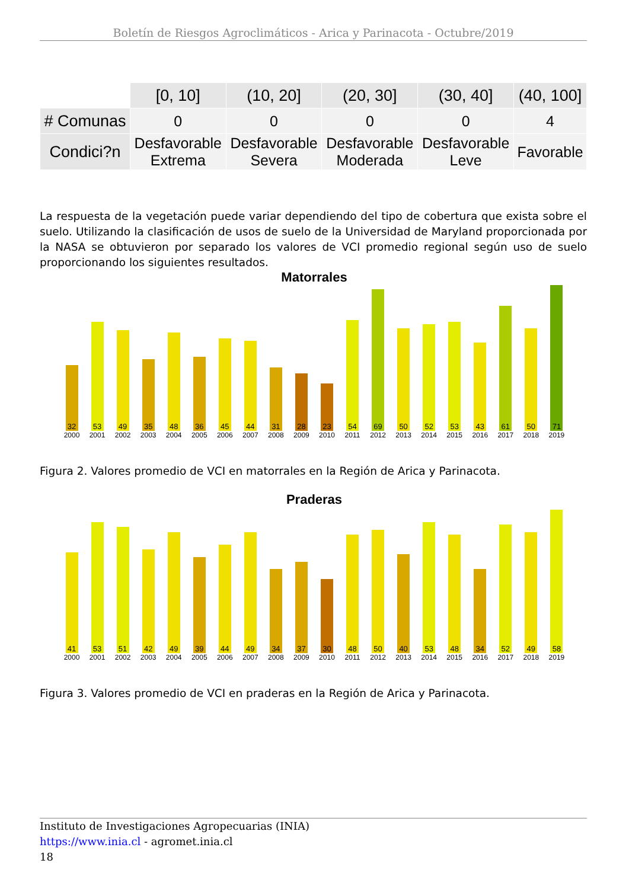Boletín de Riesgos Agroclimáticos - Arica y Parinacota - Octubre/2019
| | [0, 10] | (10, 20] | (20, 30] | (30, 40] | (40, 100] |
| --- | --- | --- | --- | --- | --- |
| # Comunas | 0 | 0 | 0 | 0 | 4 |
| Condici?n | Desfavorable Extrema | Desfavorable Severa | Desfavorable Moderada | Desfavorable Leve | Favorable |
La respuesta de la vegetación puede variar dependiendo del tipo de cobertura que exista sobre el suelo. Utilizando la clasificación de usos de suelo de la Universidad de Maryland proporcionada por la NASA se obtuvieron por separado los valores de VCI promedio regional según uso de suelo proporcionando los siguientes resultados.
Matorrales
32
2000
53
2001
49
2002
35
2003
48
2004
36
2005
45
2006
44
2007
31
2008
28
2009
23
2010
54
2011
69
2012
50
2013
52
2014
53
2015
43
2016
61
2017
50
2018
71
2019
Figura 2. Valores promedio de VCI en matorrales en la Región de Arica y Parinacota.
Praderas
41
2000
53
2001
51
2002
42
2003
49
2004
39
2005
44
2006
49
2007
34
2008
37
2009
30
2010
48
2011
50
2012
40
2013
53
2014
48
2015
34
2016
52
2017
49
2018
58
2019
Figura 3. Valores promedio de VCI en praderas en la Región de Arica y Parinacota.
Instituto de Investigaciones Agropecuarias (INIA)
https://www.inia.cl - agromet.inia.cl
18